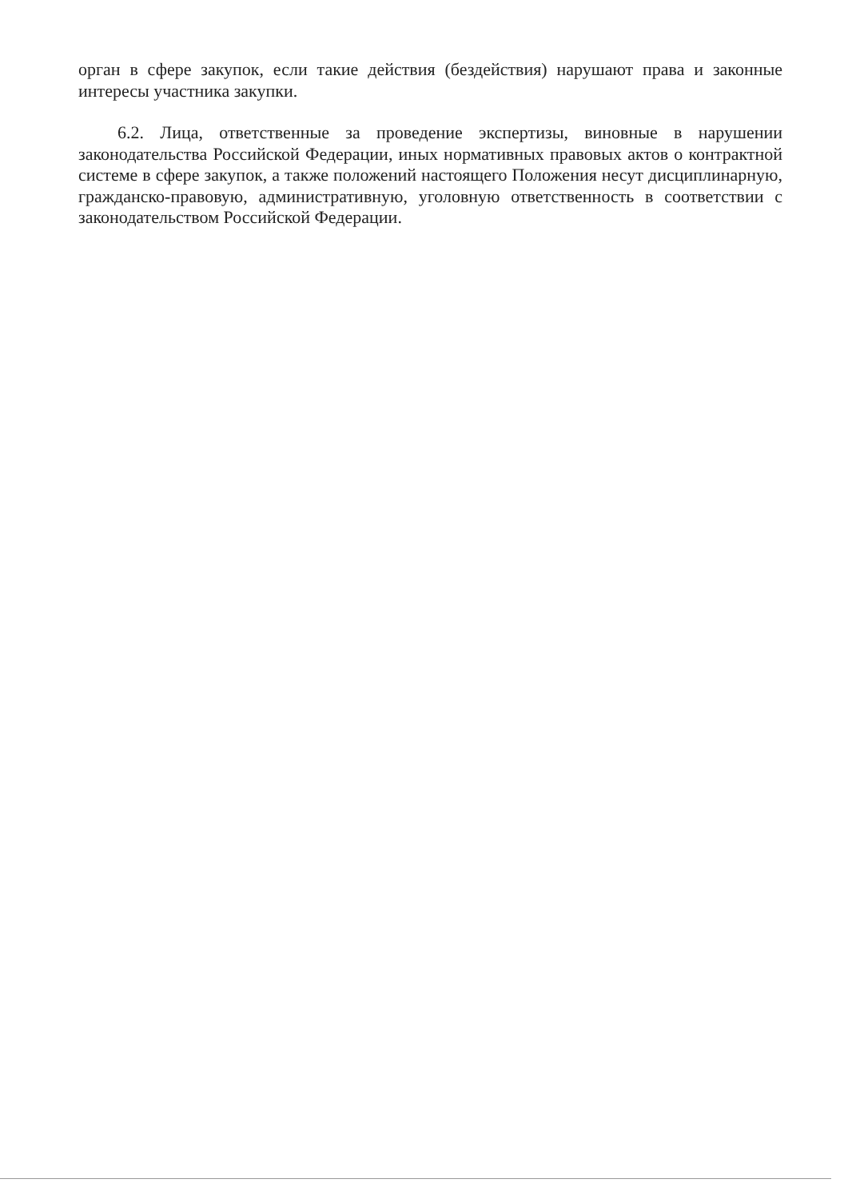орган в сфере закупок, если такие действия (бездействия) нарушают права и законные интересы участника закупки.
6.2. Лица, ответственные за проведение экспертизы, виновные в нарушении законодательства Российской Федерации, иных нормативных правовых актов о контрактной системе в сфере закупок, а также положений настоящего Положения несут дисциплинарную, гражданско-правовую, административную, уголовную ответственность в соответствии с законодательством Российской Федерации.